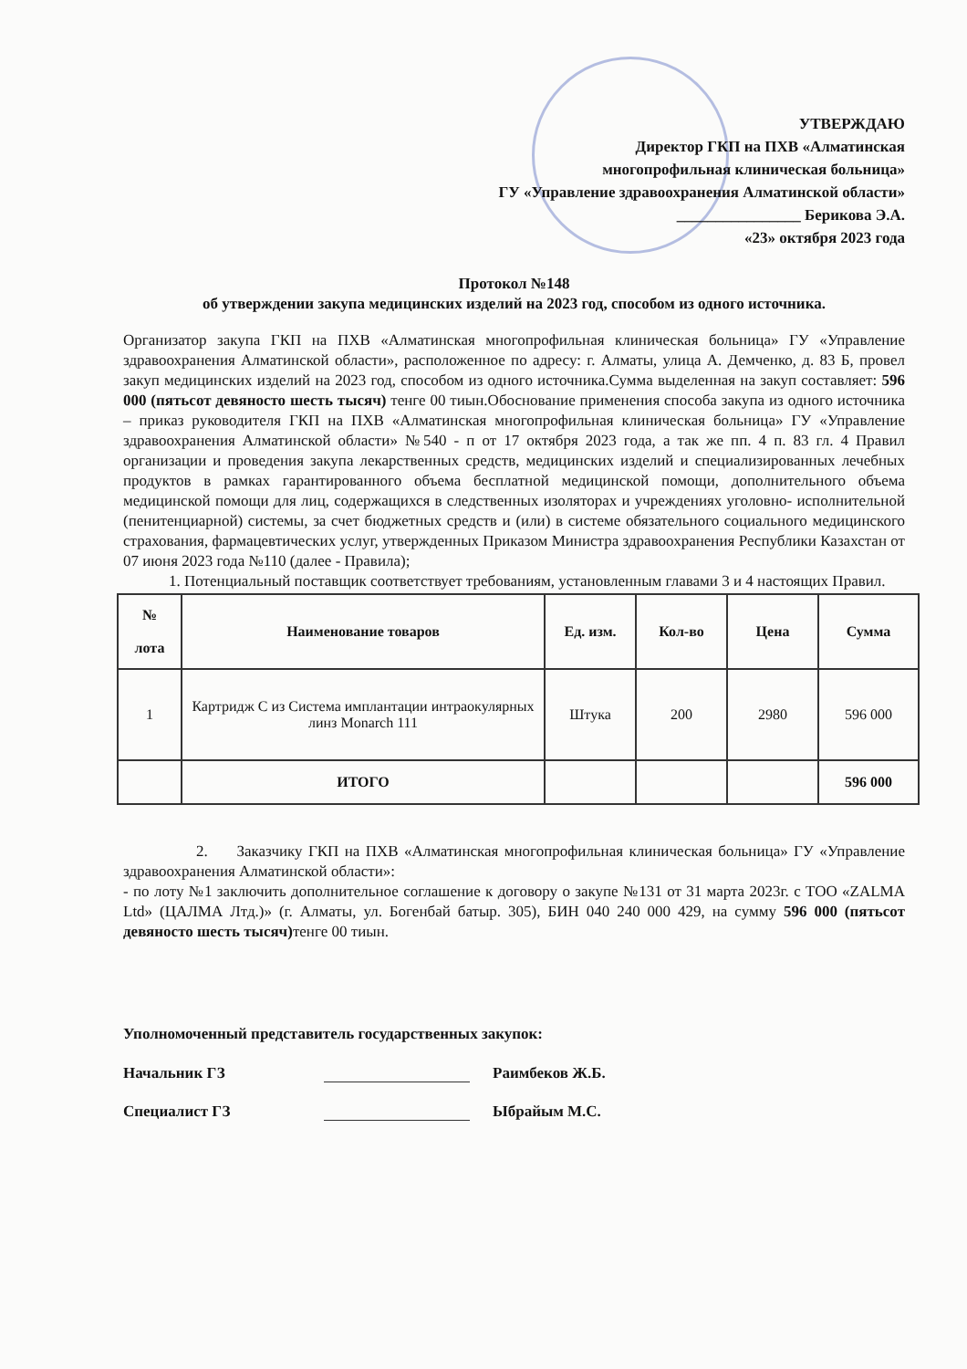УТВЕРЖДАЮ
Директор ГКП на ПХВ «Алматинская
многопрофильная клиническая больница»
ГУ «Управление здравоохранения Алматинской области»
________________ Берикова Э.А.
«23» октября 2023 года
Протокол №148
об утверждении закупа медицинских изделий на 2023 год, способом из одного источника.
Организатор закупа ГКП на ПХВ «Алматинская многопрофильная клиническая больница» ГУ «Управление здравоохранения Алматинской области», расположенное по адресу: г. Алматы, улица А. Демченко, д. 83 Б, провел закуп медицинских изделий на 2023 год, способом из одного источника.Сумма выделенная на закуп составляет: 596 000 (пятьсот девяносто шесть тысяч) тенге 00 тиын.Обоснование применения способа закупа из одного источника – приказ руководителя ГКП на ПХВ «Алматинская многопрофильная клиническая больница» ГУ «Управление здравоохранения Алматинской области» №540 - п от 17 октября 2023 года, а так же пп. 4 п. 83 гл. 4 Правил организации и проведения закупа лекарственных средств, медицинских изделий и специализированных лечебных продуктов в рамках гарантированного объема бесплатной медицинской помощи, дополнительного объема медицинской помощи для лиц, содержащихся в следственных изоляторах и учреждениях уголовно- исполнительной (пенитенциарной) системы, за счет бюджетных средств и (или) в системе обязательного социального медицинского страхования, фармацевтических услуг, утвержденных Приказом Министра здравоохранения Республики Казахстан от 07 июня 2023 года №110 (далее - Правила);
1. Потенциальный поставщик соответствует требованиям, установленным главами 3 и 4 настоящих Правил.
| № лота | Наименование товаров | Ед. изм. | Кол-во | Цена | Сумма |
| --- | --- | --- | --- | --- | --- |
| 1 | Картридж С из Система имплантации интраокулярных линз Monarch 111 | Штука | 200 | 2980 | 596 000 |
| | ИТОГО | | | | 596 000 |
2. Заказчику ГКП на ПХВ «Алматинская многопрофильная клиническая больница» ГУ «Управление здравоохранения Алматинской области»:
- по лоту №1 заключить дополнительное соглашение к договору о закупе №131 от 31 марта 2023г. с ТОО «ZALMA Ltd» (ЦАЛМА Лтд.)» (г. Алматы, ул. Богенбай батыр. 305), БИН 040 240 000 429, на сумму 596 000 (пятьсот девяносто шесть тысяч) тенге 00 тиын.
Уполномоченный представитель государственных закупок:
Начальник ГЗ Раимбеков Ж.Б.
Специалист ГЗ Ыбрайым М.С.